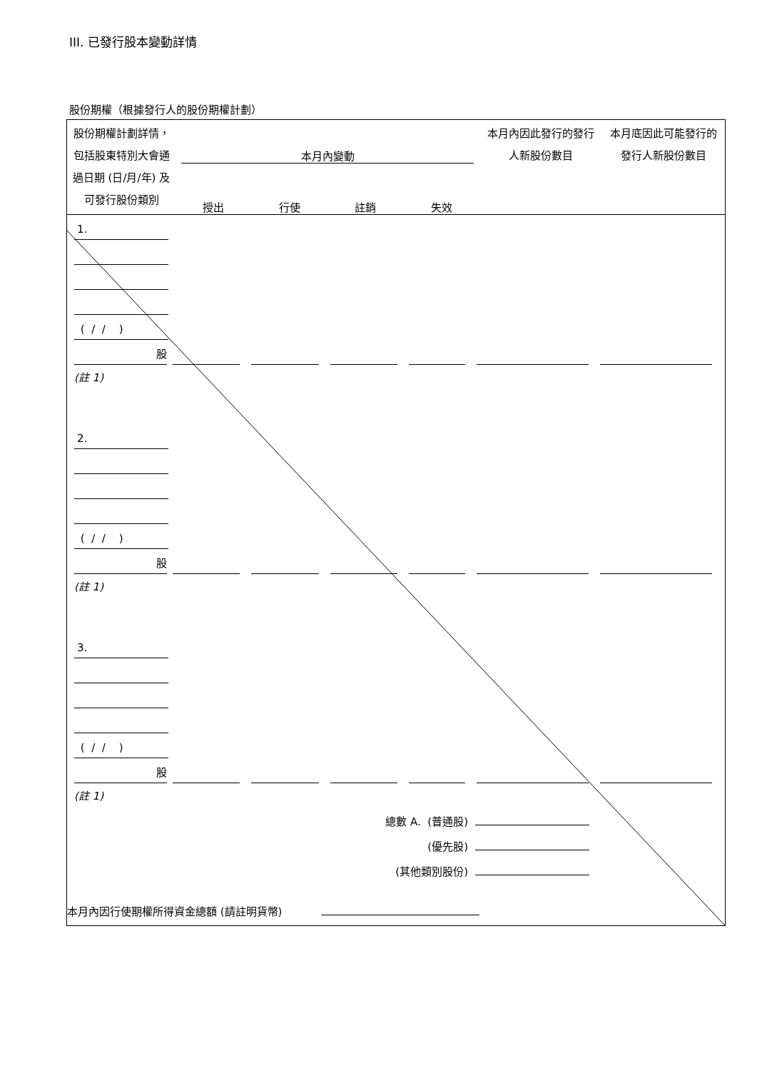III. 已發行股本變動詳情
股份期權（根據發行人的股份期權計劃）
| 股份期權計劃詳情，包括股東特別大會通過日期 (日/月/年) 及可發行股份類別 | 本月內變動 授出 行使 註銷 失效 | 本月內因此發行的發行人新股份數目 | 本月底因此可能發行的發行人新股份數目 |
1.
( / / )
股
(註 1)
2.
( / / )
股
(註 1)
3.
( / / )
股
(註 1)
總數 A. (普通股)
(優先股)
(其他類別股份)
本月內因行使期權所得資金總額 (請註明貨幣)